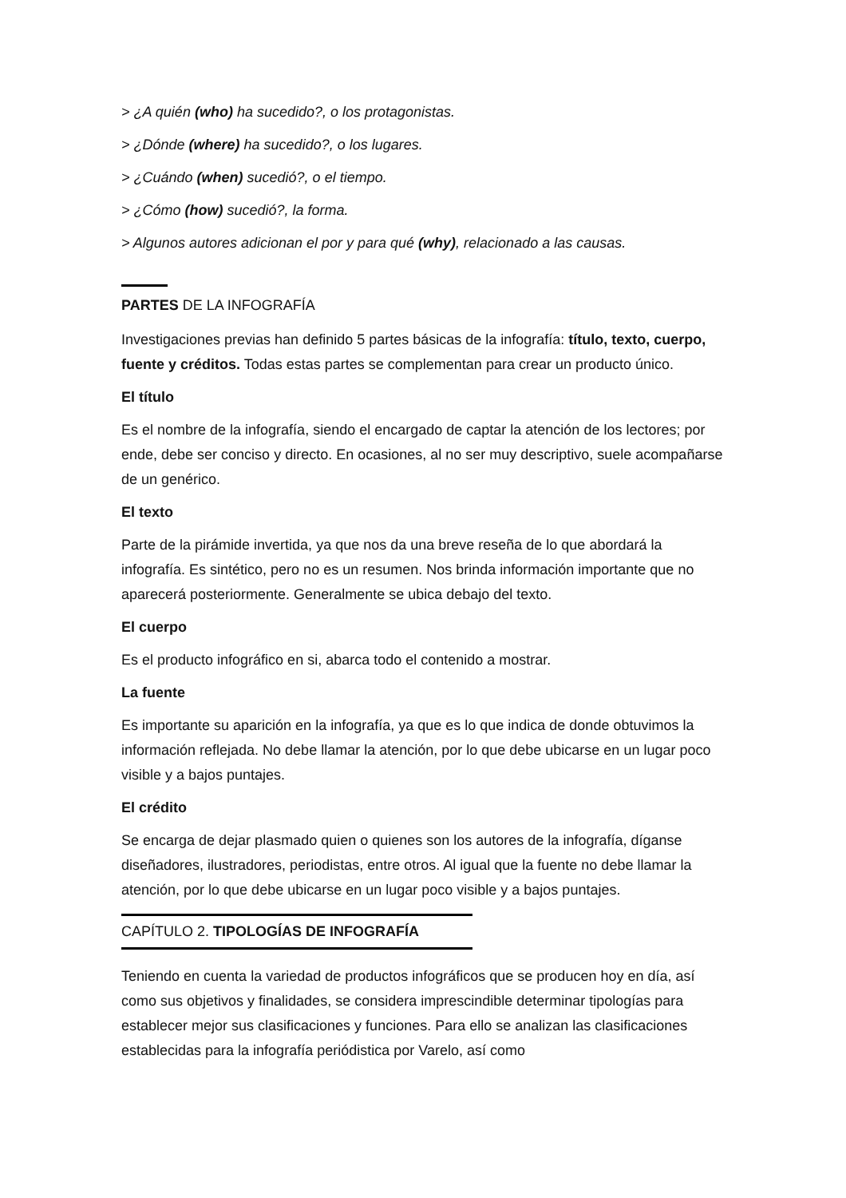> ¿A quién (who) ha sucedido?, o los protagonistas.
> ¿Dónde (where) ha sucedido?, o los lugares.
> ¿Cuándo (when) sucedió?, o el tiempo.
> ¿Cómo (how) sucedió?, la forma.
> Algunos autores adicionan el por y para qué (why), relacionado a las causas.
PARTES DE LA INFOGRAFÍA
Investigaciones previas han definido 5 partes básicas de la infografía: título, texto, cuerpo, fuente y créditos. Todas estas partes se complementan para crear un producto único.
El título
Es el nombre de la infografía, siendo el encargado de captar la atención de los lectores; por ende, debe ser conciso y directo. En ocasiones, al no ser muy descriptivo, suele acompañarse de un genérico.
El texto
Parte de la pirámide invertida, ya que nos da una breve reseña de lo que abordará la infografía. Es sintético, pero no es un resumen. Nos brinda información importante que no aparecerá posteriormente. Generalmente se ubica debajo del texto.
El cuerpo
Es el producto infográfico en si, abarca todo el contenido a mostrar.
La fuente
Es importante su aparición en la infografía, ya que es lo que indica de donde obtuvimos la información reflejada. No debe llamar la atención, por lo que debe ubicarse en un lugar poco visible y a bajos puntajes.
El crédito
Se encarga de dejar plasmado quien o quienes son los autores de la infografía, díganse diseñadores, ilustradores, periodistas, entre otros. Al igual que la fuente no debe llamar la atención, por lo que debe ubicarse en un lugar poco visible y a bajos puntajes.
CAPÍTULO 2. TIPOLOGÍAS DE INFOGRAFÍA
Teniendo en cuenta la variedad de productos infográficos que se producen hoy en día, así como sus objetivos y finalidades, se considera imprescindible determinar tipologías para establecer mejor sus clasificaciones y funciones. Para ello se analizan las clasificaciones establecidas para la infografía periódistica por Varelo, así como